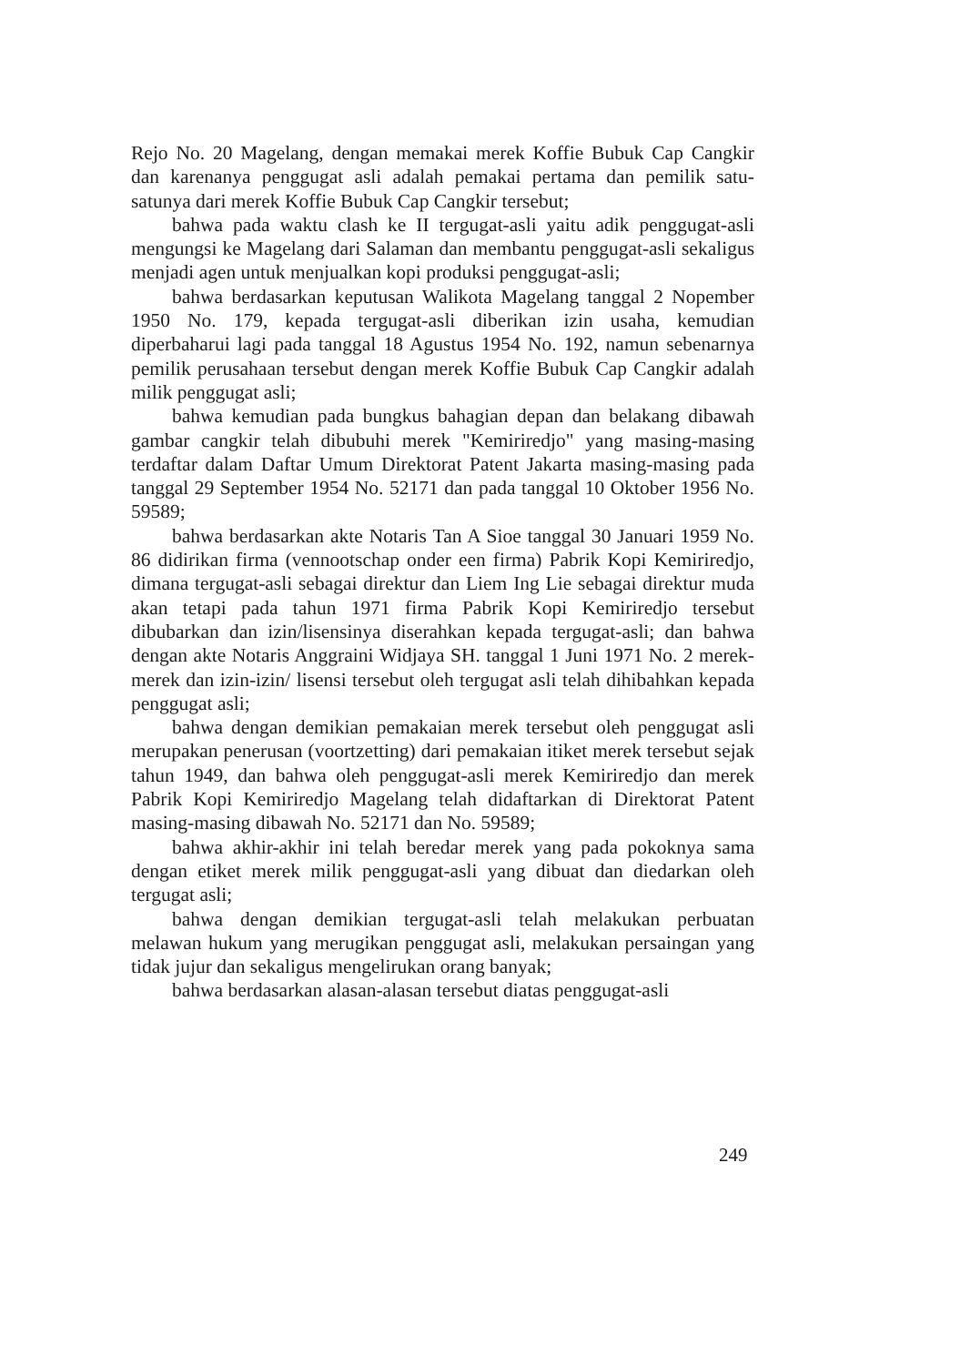Rejo No. 20 Magelang, dengan memakai merek Koffie Bubuk Cap Cangkir dan karenanya penggugat asli adalah pemakai pertama dan pemilik satu-satunya dari merek Koffie Bubuk Cap Cangkir tersebut;
bahwa pada waktu clash ke II tergugat-asli yaitu adik penggugat-asli mengungsi ke Magelang dari Salaman dan membantu penggugat-asli sekaligus menjadi agen untuk menjualkan kopi produksi penggugat-asli;
bahwa berdasarkan keputusan Walikota Magelang tanggal 2 Nopember 1950 No. 179, kepada tergugat-asli diberikan izin usaha, kemudian diperbaharui lagi pada tanggal 18 Agustus 1954 No. 192, namun sebenarnya pemilik perusahaan tersebut dengan merek Koffie Bubuk Cap Cangkir adalah milik penggugat asli;
bahwa kemudian pada bungkus bahagian depan dan belakang dibawah gambar cangkir telah dibubuhi merek "Kemiriredjo" yang masing-masing terdaftar dalam Daftar Umum Direktorat Patent Jakarta masing-masing pada tanggal 29 September 1954 No. 52171 dan pada tanggal 10 Oktober 1956 No. 59589;
bahwa berdasarkan akte Notaris Tan A Sioe tanggal 30 Januari 1959 No. 86 didirikan firma (vennootschap onder een firma) Pabrik Kopi Kemiriredjo, dimana tergugat-asli sebagai direktur dan Liem Ing Lie sebagai direktur muda akan tetapi pada tahun 1971 firma Pabrik Kopi Kemiriredjo tersebut dibubarkan dan izin/lisensinya diserahkan kepada tergugat-asli; dan bahwa dengan akte Notaris Anggraini Widjaya SH. tanggal 1 Juni 1971 No. 2 merek-merek dan izin-izin/ lisensi tersebut oleh tergugat asli telah dihibahkan kepada penggugat asli;
bahwa dengan demikian pemakaian merek tersebut oleh penggugat asli merupakan penerusan (voortzetting) dari pemakaian itiket merek tersebut sejak tahun 1949, dan bahwa oleh penggugat-asli merek Kemiriredjo dan merek Pabrik Kopi Kemiriredjo Magelang telah didaftarkan di Direktorat Patent masing-masing dibawah No. 52171 dan No. 59589;
bahwa akhir-akhir ini telah beredar merek yang pada pokoknya sama dengan etiket merek milik penggugat-asli yang dibuat dan diedarkan oleh tergugat asli;
bahwa dengan demikian tergugat-asli telah melakukan perbuatan melawan hukum yang merugikan penggugat asli, melakukan persaingan yang tidak jujur dan sekaligus mengelirukan orang banyak;
bahwa berdasarkan alasan-alasan tersebut diatas penggugat-asli
249